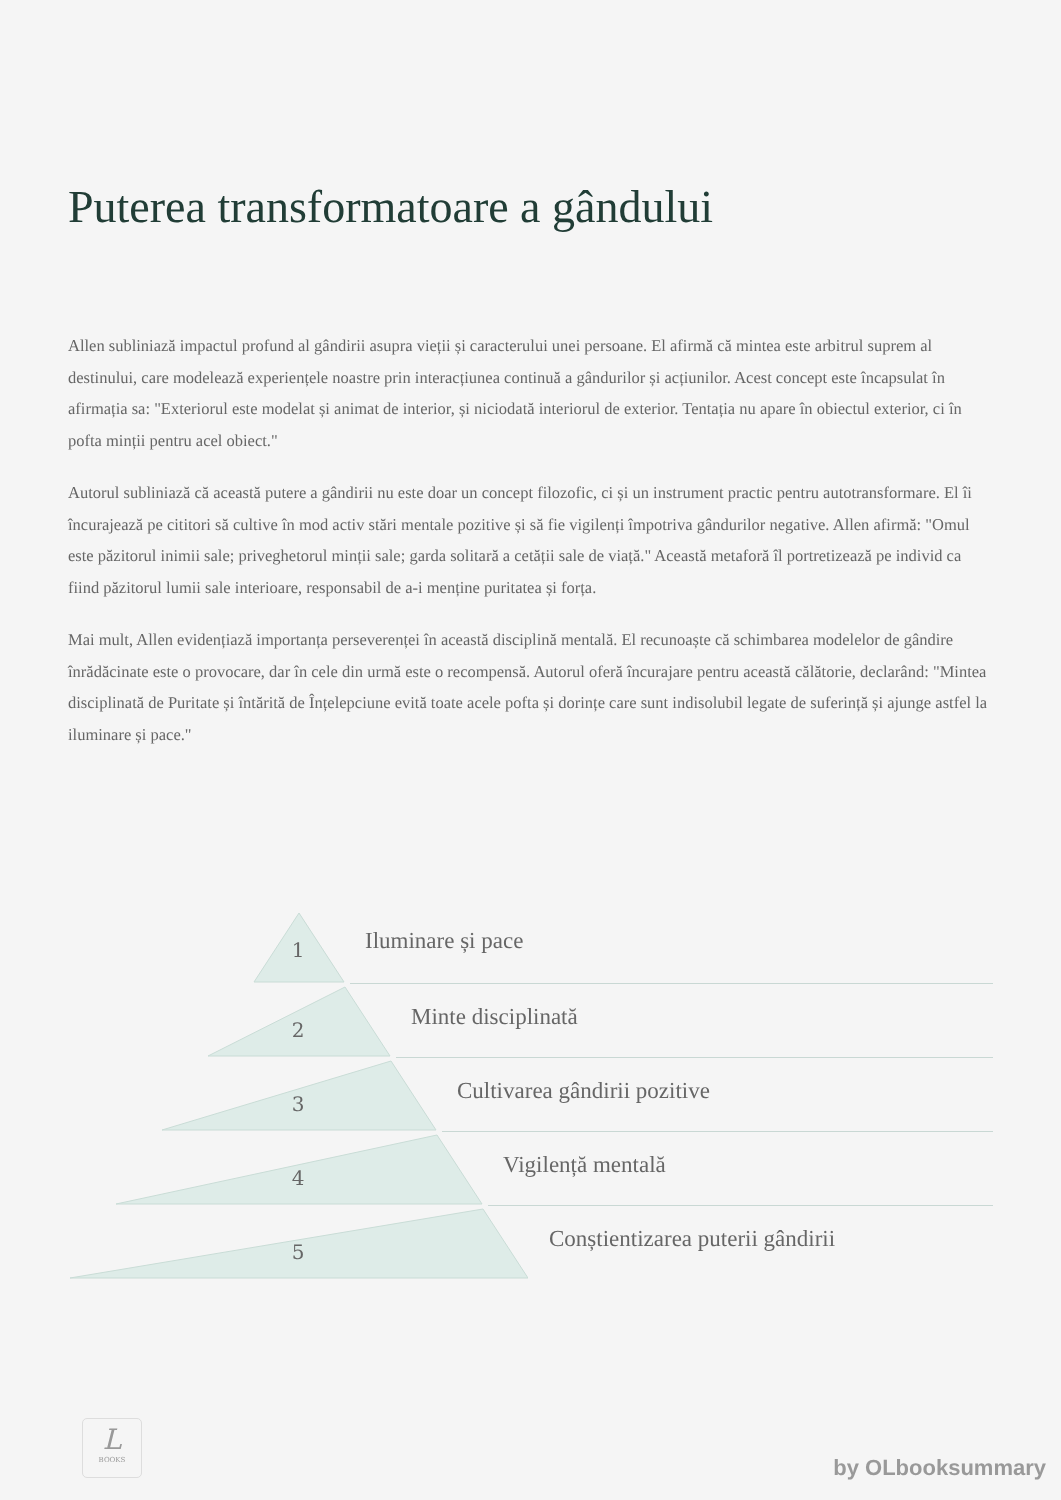Puterea transformatoare a gândului
Allen subliniază impactul profund al gândirii asupra vieții și caracterului unei persoane. El afirmă că mintea este arbitrul suprem al destinului, care modelează experiențele noastre prin interacțiunea continuă a gândurilor și acțiunilor. Acest concept este încapsulat în afirmația sa: "Exteriorul este modelat și animat de interior, și niciodată interiorul de exterior. Tentația nu apare în obiectul exterior, ci în pofta minții pentru acel obiect."
Autorul subliniază că această putere a gândirii nu este doar un concept filozofic, ci și un instrument practic pentru autotransformare. El îi încurajează pe cititori să cultive în mod activ stări mentale pozitive și să fie vigilenți împotriva gândurilor negative. Allen afirmă: "Omul este păzitorul inimii sale; priveghetorul minții sale; garda solitară a cetății sale de viață." Această metaforă îl portretizează pe individ ca fiind păzitorul lumii sale interioare, responsabil de a-i menține puritatea și forța.
Mai mult, Allen evidențiază importanța perseverenței în această disciplină mentală. El recunoaște că schimbarea modelelor de gândire înrădăcinate este o provocare, dar în cele din urmă este o recompensă. Autorul oferă încurajare pentru această călătorie, declarând: "Mintea disciplinată de Puritate și întărită de Înțelepciune evită toate acele pofta și dorințe care sunt indisolubil legate de suferință și ajunge astfel la iluminare și pace."
1 Iluminare și pace
2 Minte disciplinată
3 Cultivarea gândirii pozitive
4 Vigilență mentală
5
Conștientizarea puterii gândirii
L
BOOKS
by OLbooksummary